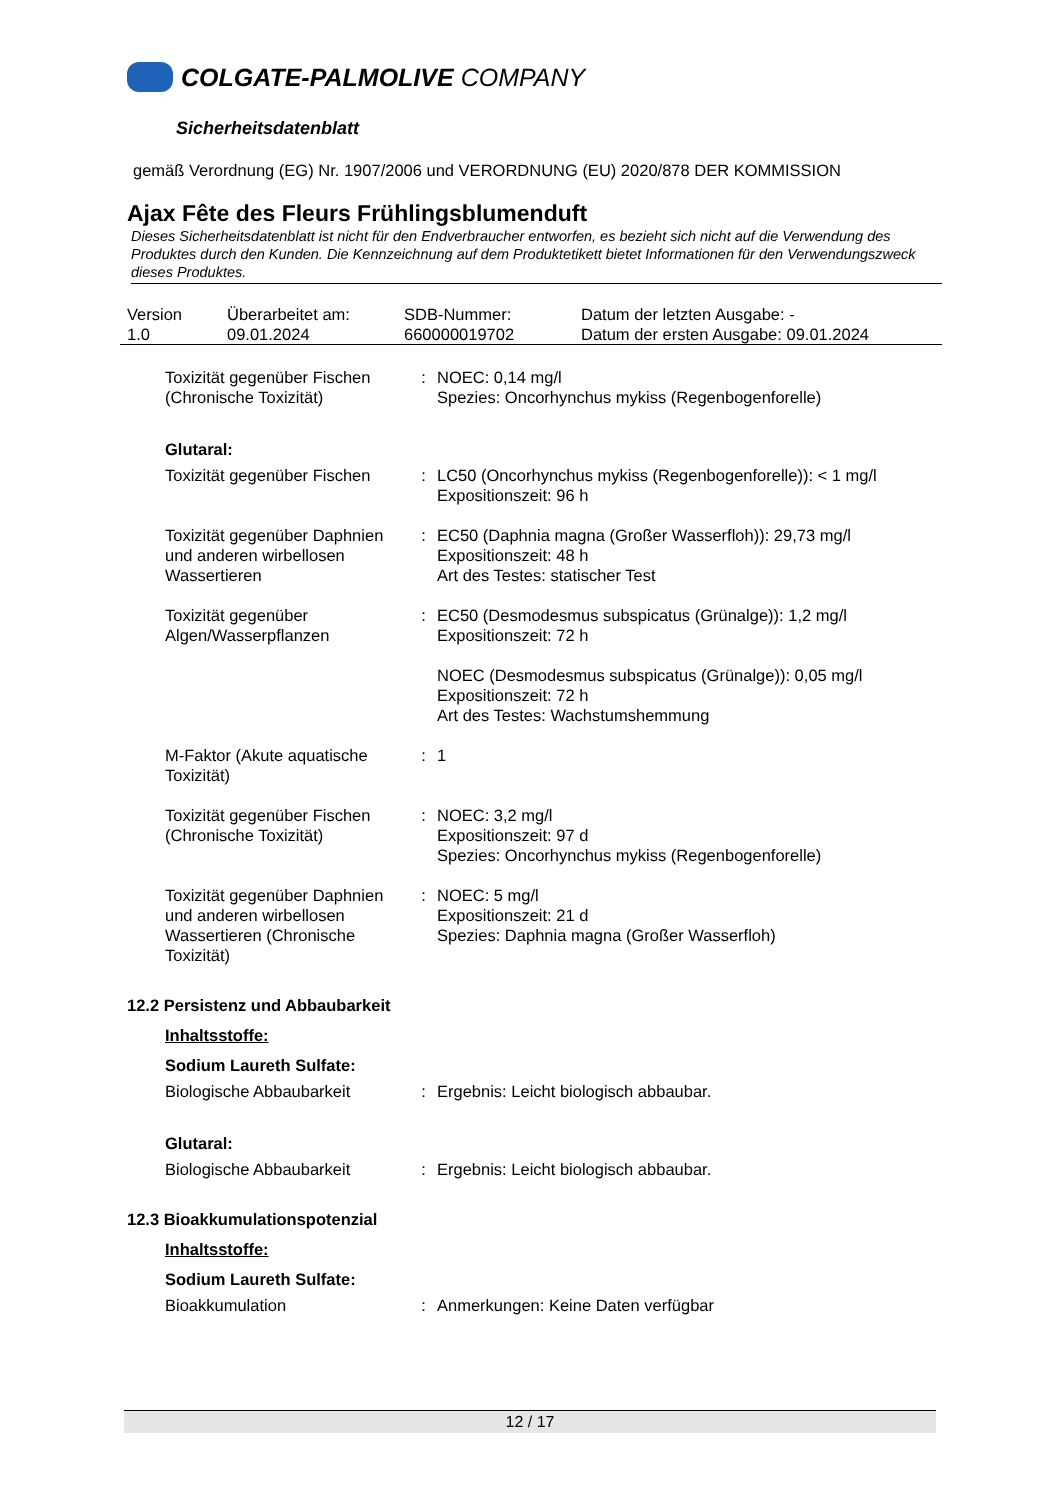COLGATE-PALMOLIVE COMPANY
Sicherheitsdatenblatt
gemäß Verordnung (EG) Nr. 1907/2006 und VERORDNUNG (EU) 2020/878 DER KOMMISSION
Ajax Fête des Fleurs Frühlingsblumenduft
Dieses Sicherheitsdatenblatt ist nicht für den Endverbraucher entworfen, es bezieht sich nicht auf die Verwendung des Produktes durch den Kunden. Die Kennzeichnung auf dem Produktetikett bietet Informationen für den Verwendungszweck dieses Produktes.
| Version 1.0 | Überarbeitet am: 09.01.2024 | SDB-Nummer: 660000019702 | Datum der letzten Ausgabe: - Datum der ersten Ausgabe: 09.01.2024 |
| Toxizität gegenüber Fischen (Chronische Toxizität) | : | NOEC: 0,14 mg/l Spezies: Oncorhynchus mykiss (Regenbogenforelle) |
| Glutaral: | | |
| Toxizität gegenüber Fischen | : | LC50 (Oncorhynchus mykiss (Regenbogenforelle)): < 1 mg/l Expositionszeit: 96 h |
| Toxizität gegenüber Daphnien und anderen wirbellosen Wassertieren | : | EC50 (Daphnia magna (Großer Wasserfloh)): 29,73 mg/l Expositionszeit: 48 h Art des Testes: statischer Test |
| Toxizität gegenüber Algen/Wasserpflanzen | : | EC50 (Desmodesmus subspicatus (Grünalge)): 1,2 mg/l Expositionszeit: 72 h NOEC (Desmodesmus subspicatus (Grünalge)): 0,05 mg/l Expositionszeit: 72 h Art des Testes: Wachstumshemmung |
| M-Faktor (Akute aquatische Toxizität) | : | 1 |
| Toxizität gegenüber Fischen (Chronische Toxizität) | : | NOEC: 3,2 mg/l Expositionszeit: 97 d Spezies: Oncorhynchus mykiss (Regenbogenforelle) |
| Toxizität gegenüber Daphnien und anderen wirbellosen Wassertieren (Chronische Toxizität) | : | NOEC: 5 mg/l Expositionszeit: 21 d Spezies: Daphnia magna (Großer Wasserfloh) |
| 12.2 Persistenz und Abbaubarkeit | | |
| Inhaltsstoffe: | | |
| Sodium Laureth Sulfate: | | |
| Biologische Abbaubarkeit | : | Ergebnis: Leicht biologisch abbaubar. |
| Glutaral: | | |
| Biologische Abbaubarkeit | : | Ergebnis: Leicht biologisch abbaubar. |
| 12.3 Bioakkumulationspotenzial | | |
| Inhaltsstoffe: | | |
| Sodium Laureth Sulfate: | | |
| Bioakkumulation | : | Anmerkungen: Keine Daten verfügbar |
12 / 17